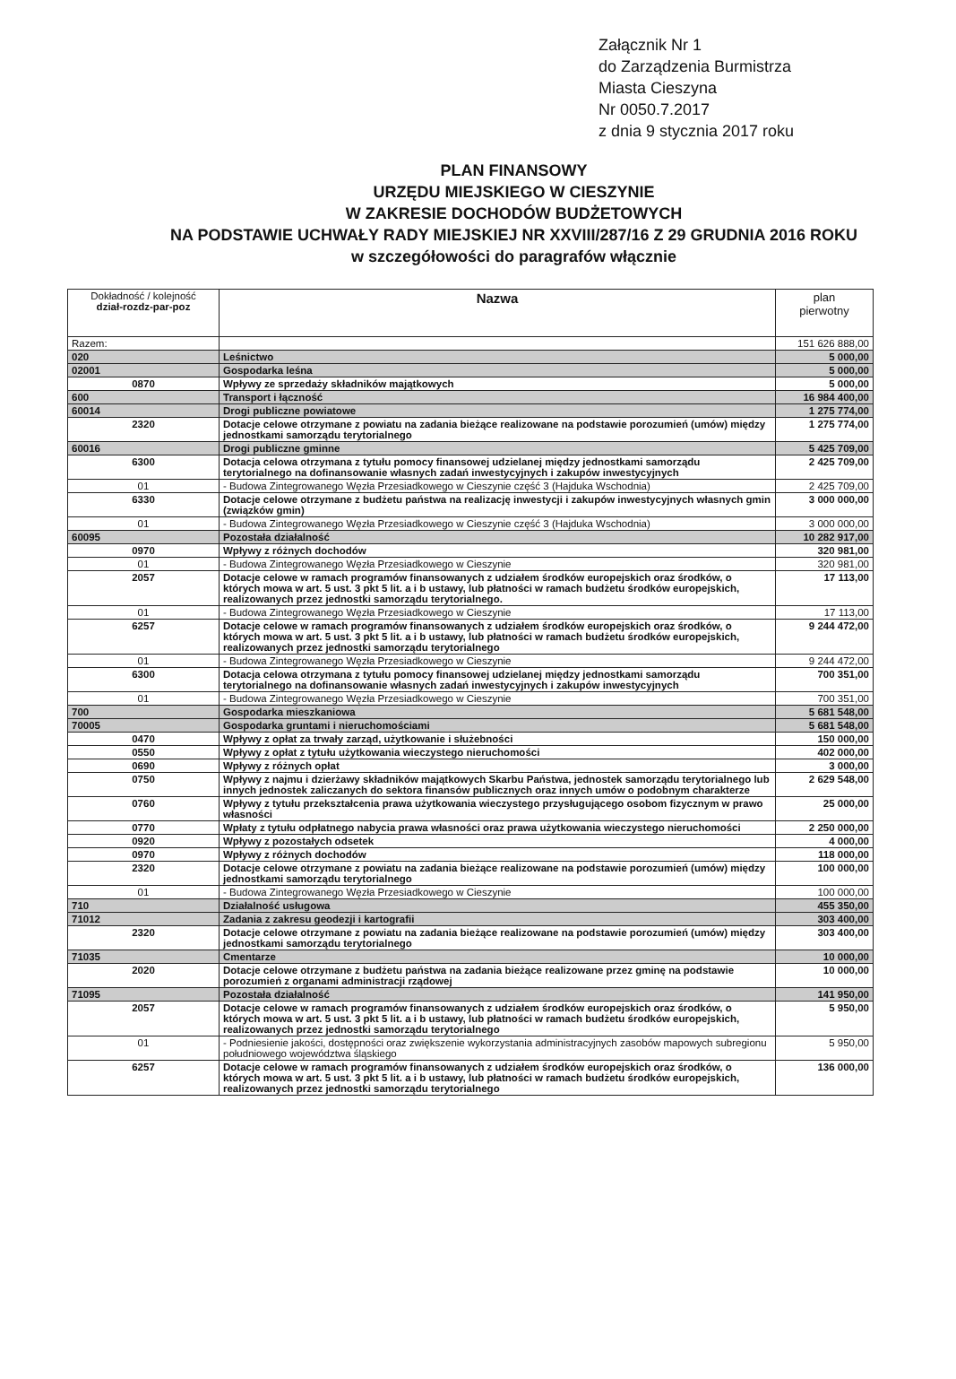Załącznik Nr 1
do Zarządzenia Burmistrza
Miasta Cieszyna
Nr 0050.7.2017
z dnia 9 stycznia 2017 roku
PLAN FINANSOWY
URZĘDU MIEJSKIEGO W CIESZYNIE
W ZAKRESIE DOCHODÓW BUDŻETOWYCH
NA PODSTAWIE UCHWAŁY RADY MIEJSKIEJ NR XXVIII/287/16 Z 29 GRUDNIA 2016 ROKU
w szczegółowości do paragrafów włącznie
| Dokładność / kolejność dział-rozdz-par-poz | Nazwa | plan pierwotny |
| --- | --- | --- |
| Razem: | | 151 626 888,00 |
| 020 | Leśnictwo | 5 000,00 |
| 02001 | Gospodarka leśna | 5 000,00 |
| 0870 | Wpływy ze sprzedaży składników majątkowych | 5 000,00 |
| 600 | Transport i łączność | 16 984 400,00 |
| 60014 | Drogi publiczne powiatowe | 1 275 774,00 |
| 2320 | Dotacje celowe otrzymane z powiatu na zadania bieżące realizowane na podstawie porozumień (umów) między jednostkami samorządu terytorialnego | 1 275 774,00 |
| 60016 | Drogi publiczne gminne | 5 425 709,00 |
| 6300 | Dotacja celowa otrzymana z tytułu pomocy finansowej udzielanej między jednostkami samorządu terytorialnego na dofinansowanie własnych zadań inwestycyjnych i zakupów inwestycyjnych | 2 425 709,00 |
| 01 | - Budowa Zintegrowanego Węzła Przesiadkowego w Cieszynie część 3 (Hajduka Wschodnia) | 2 425 709,00 |
| 6330 | Dotacje celowe otrzymane z budżetu państwa na realizację inwestycji i zakupów inwestycyjnych własnych gmin (związków gmin) | 3 000 000,00 |
| 01 | - Budowa Zintegrowanego Węzła Przesiadkowego w Cieszynie część 3 (Hajduka Wschodnia) | 3 000 000,00 |
| 60095 | Pozostała działalność | 10 282 917,00 |
| 0970 | Wpływy z różnych dochodów | 320 981,00 |
| 01 | - Budowa Zintegrowanego Węzła Przesiadkowego w Cieszynie | 320 981,00 |
| 2057 | Dotacje celowe w ramach programów finansowanych z udziałem środków europejskich oraz środków, o których mowa w art. 5 ust. 3 pkt 5 lit. a i b ustawy, lub płatności w ramach budżetu środków europejskich, realizowanych przez jednostki samorządu terytorialnego. | 17 113,00 |
| 01 | - Budowa Zintegrowanego Węzła Przesiadkowego w Cieszynie | 17 113,00 |
| 6257 | Dotacje celowe w ramach programów finansowanych z udziałem środków europejskich oraz środków, o których mowa w art. 5 ust. 3 pkt 5 lit. a i b ustawy, lub płatności w ramach budżetu środków europejskich, realizowanych przez jednostki samorządu terytorialnego | 9 244 472,00 |
| 01 | - Budowa Zintegrowanego Węzła Przesiadkowego w Cieszynie | 9 244 472,00 |
| 6300 | Dotacja celowa otrzymana z tytułu pomocy finansowej udzielanej między jednostkami samorządu terytorialnego na dofinansowanie własnych zadań inwestycyjnych i zakupów inwestycyjnych | 700 351,00 |
| 01 | - Budowa Zintegrowanego Węzła Przesiadkowego w Cieszynie | 700 351,00 |
| 700 | Gospodarka mieszkaniowa | 5 681 548,00 |
| 70005 | Gospodarka gruntami i nieruchomościami | 5 681 548,00 |
| 0470 | Wpływy z opłat za trwały zarząd, użytkowanie i służebności | 150 000,00 |
| 0550 | Wpływy z opłat z tytułu użytkowania wieczystego nieruchomości | 402 000,00 |
| 0690 | Wpływy z różnych opłat | 3 000,00 |
| 0750 | Wpływy z najmu i dzierżawy składników majątkowych Skarbu Państwa, jednostek samorządu terytorialnego lub innych jednostek zaliczanych do sektora finansów publicznych oraz innych umów o podobnym charakterze | 2 629 548,00 |
| 0760 | Wpływy z tytułu przekształcenia prawa użytkowania wieczystego przysługującego osobom fizycznym w prawo własności | 25 000,00 |
| 0770 | Wpłaty z tytułu odpłatnego nabycia prawa własności oraz prawa użytkowania wieczystego nieruchomości | 2 250 000,00 |
| 0920 | Wpływy z pozostałych odsetek | 4 000,00 |
| 0970 | Wpływy z różnych dochodów | 118 000,00 |
| 2320 | Dotacje celowe otrzymane z powiatu na zadania bieżące realizowane na podstawie porozumień (umów) między jednostkami samorządu terytorialnego | 100 000,00 |
| 01 | - Budowa Zintegrowanego Węzła Przesiadkowego w Cieszynie | 100 000,00 |
| 710 | Działalność usługowa | 455 350,00 |
| 71012 | Zadania z zakresu geodezji i kartografii | 303 400,00 |
| 2320 | Dotacje celowe otrzymane z powiatu na zadania bieżące realizowane na podstawie porozumień (umów) między jednostkami samorządu terytorialnego | 303 400,00 |
| 71035 | Cmentarze | 10 000,00 |
| 2020 | Dotacje celowe otrzymane z budżetu państwa na zadania bieżące realizowane przez gminę na podstawie porozumień z organami administracji rządowej | 10 000,00 |
| 71095 | Pozostała działalność | 141 950,00 |
| 2057 | Dotacje celowe w ramach programów finansowanych z udziałem środków europejskich oraz środków, o których mowa w art. 5 ust. 3 pkt 5 lit. a i b ustawy, lub płatności w ramach budżetu środków europejskich, realizowanych przez jednostki samorządu terytorialnego | 5 950,00 |
| 01 | - Podniesienie jakości, dostępności oraz zwiększenie wykorzystania administracyjnych zasobów mapowych subregionu południowego województwa śląskiego | 5 950,00 |
| 6257 | Dotacje celowe w ramach programów finansowanych z udziałem środków europejskich oraz środków, o których mowa w art. 5 ust. 3 pkt 5 lit. a i b ustawy, lub płatności w ramach budżetu środków europejskich, realizowanych przez jednostki samorządu terytorialnego | 136 000,00 |